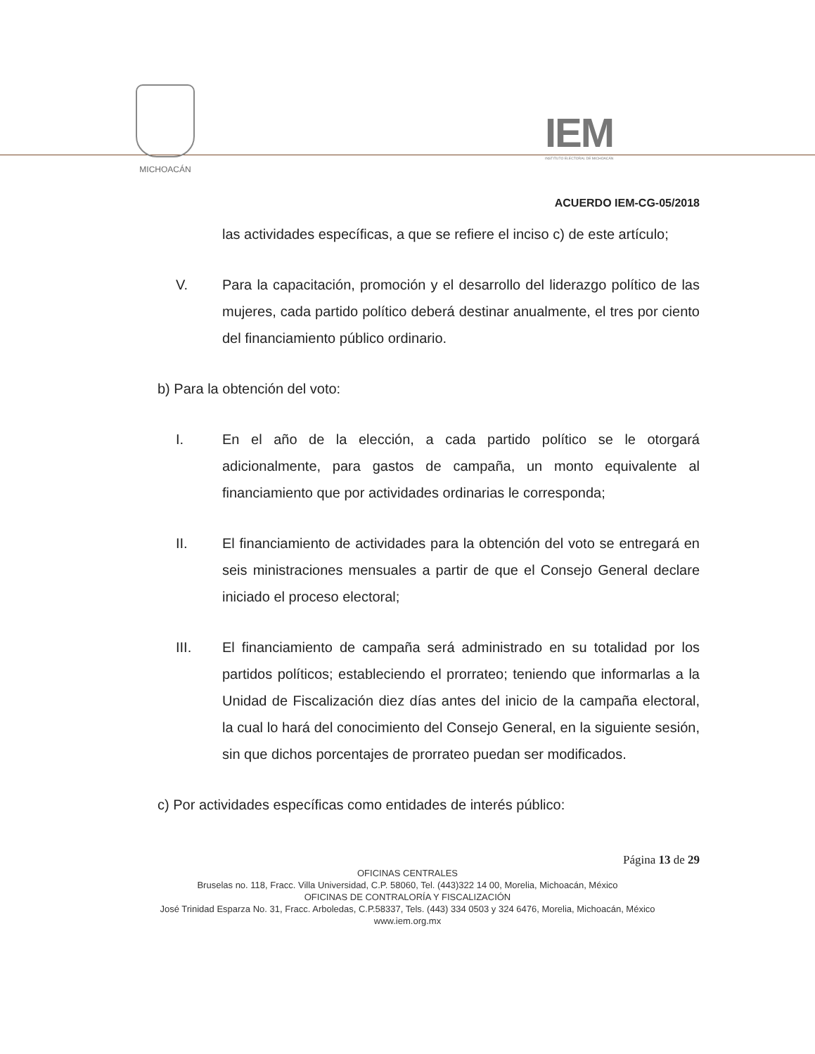MICHOACÁN
IEM
INSTITUTO ELECTORAL DE MICHOACÁN
ACUERDO IEM-CG-05/2018
las actividades específicas, a que se refiere el inciso c) de este artículo;
V. Para la capacitación, promoción y el desarrollo del liderazgo político de las mujeres, cada partido político deberá destinar anualmente, el tres por ciento del financiamiento público ordinario.
b) Para la obtención del voto:
I. En el año de la elección, a cada partido político se le otorgará adicionalmente, para gastos de campaña, un monto equivalente al financiamiento que por actividades ordinarias le corresponda;
II. El financiamiento de actividades para la obtención del voto se entregará en seis ministraciones mensuales a partir de que el Consejo General declare iniciado el proceso electoral;
III. El financiamiento de campaña será administrado en su totalidad por los partidos políticos; estableciendo el prorrateo; teniendo que informarlas a la Unidad de Fiscalización diez días antes del inicio de la campaña electoral, la cual lo hará del conocimiento del Consejo General, en la siguiente sesión, sin que dichos porcentajes de prorrateo puedan ser modificados.
c) Por actividades específicas como entidades de interés público:
Página 13 de 29
OFICINAS CENTRALES
Bruselas no. 118, Fracc. Villa Universidad, C.P. 58060, Tel. (443)322 14 00, Morelia, Michoacán, México
OFICINAS DE CONTRALORÍA Y FISCALIZACIÓN
José Trinidad Esparza No. 31, Fracc. Arboledas, C.P.58337, Tels. (443) 334 0503 y 324 6476, Morelia, Michoacán, México
www.iem.org.mx